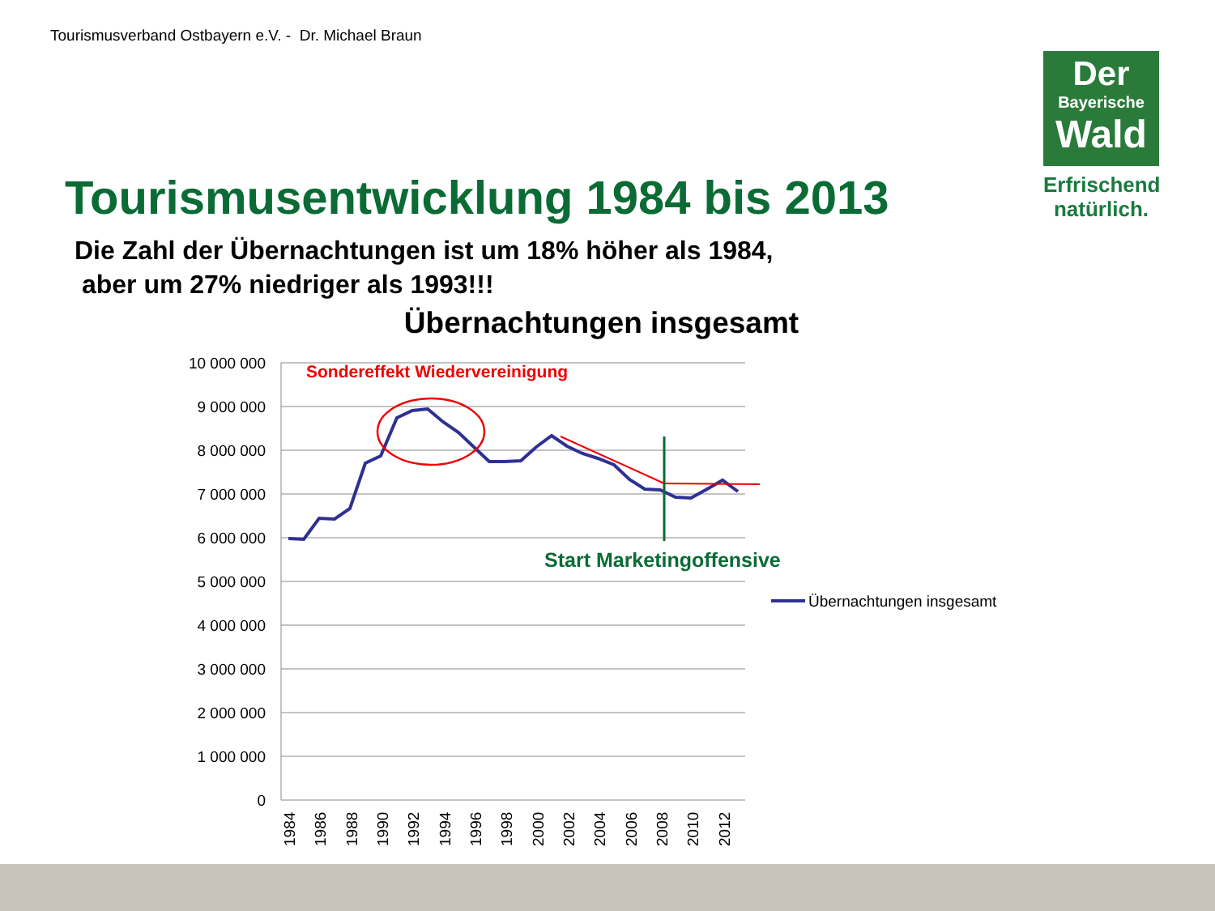Tourismusverband Ostbayern e.V. - Dr. Michael Braun
Der
Bayerische
Wald
Erfrischend
natürlich.
Tourismusentwicklung 1984 bis 2013
Die Zahl der Übernachtungen ist um 18% höher als 1984,
aber um 27% niedriger als 1993!!!
Übernachtungen insgesamt
10 000 000
9 000 000
8 000 000
7 000 000
6 000 000
5 000 000
4 000 000
3 000 000
2 000 000
1 000 000
0
1984
1986
1988
1990
1992
1994
1996
1998
2000
2002
2004
2006
2008
2010
2012
Sondereffekt Wiedervereinigung
Start Marketingoffensive
Übernachtungen insgesamt